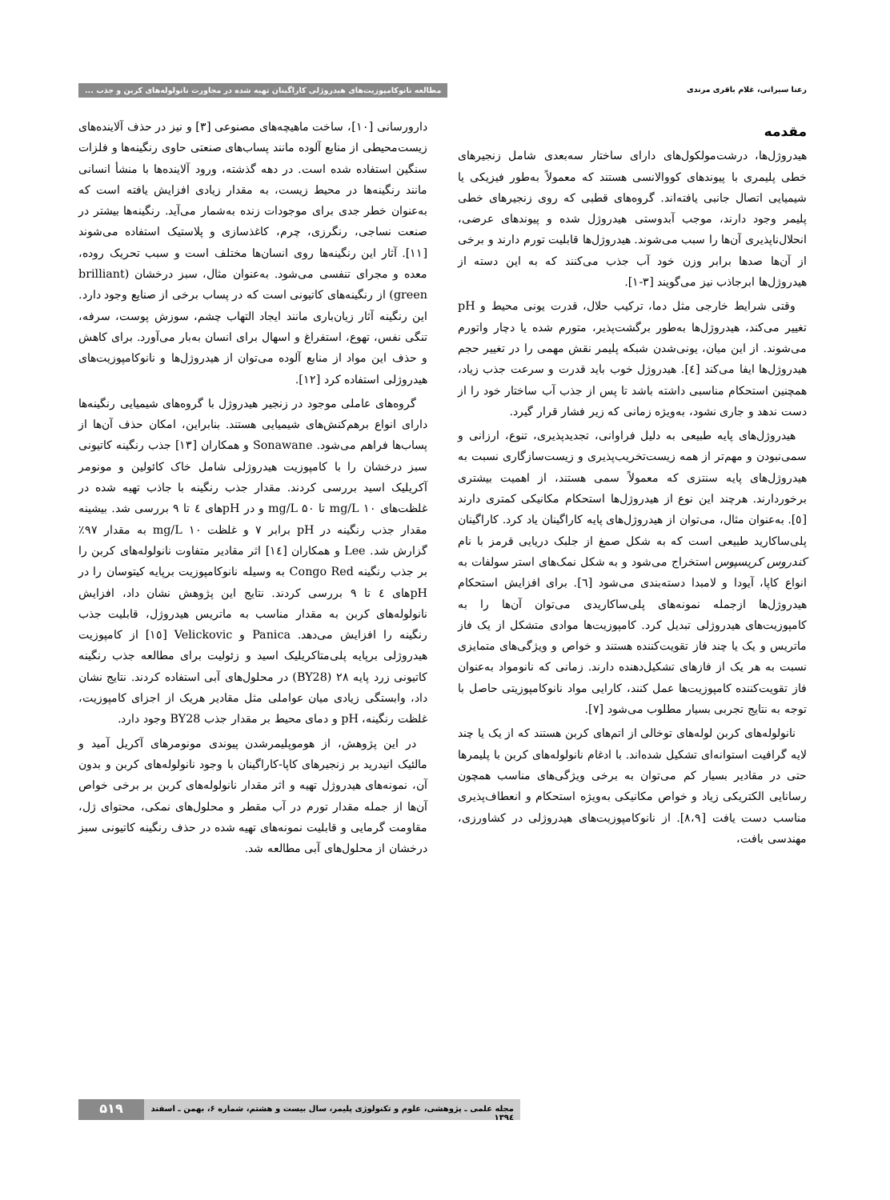رعنا سیرانی، غلام باقری مرندی مطالعه نانوکامپوزیت‌های هیدروژلی کاراگینان تهیه شده در مجاورت نانولوله‌های کربن و جذب ...
مقدمه
هیدروژل‌ها، درشت‌مولکول‌های دارای ساختار سه‌بعدی شامل زنجیرهای خطی پلیمری با پیوندهای کووالانسی هستند که معمولاً به‌طور فیزیکی یا شیمیایی اتصال جانبی یافته‌اند. گروه‌های قطبی که روی زنجیرهای خطی پلیمر وجود دارند، موجب آبدوستی هیدروژل شده و پیوندهای عرضی، انحلال‌ناپذیری آن‌ها را سبب می‌شوند. هیدروژل‌ها قابلیت تورم دارند و برخی از آن‌ها صدها برابر وزن خود آب جذب می‌کنند که به این دسته از هیدروژل‌ها ابرجاذب نیز می‌گویند [۳-۱].
وقتی شرایط خارجی مثل دما، ترکیب حلال، قدرت یونی محیط و pH تغییر می‌کند، هیدروژل‌ها به‌طور برگشت‌پذیر، متورم شده یا دچار واتورم می‌شوند. از این میان، یونی‌شدن شبکه پلیمر نقش مهمی را در تغییر حجم هیدروژل‌ها ایفا می‌کند [٤]. هیدروژل خوب باید قدرت و سرعت جذب زیاد، همچنین استحکام مناسبی داشته باشد تا پس از جذب آب ساختار خود را از دست ندهد و جاری نشود، به‌ویژه زمانی که زیر فشار قرار گیرد.
هیدروژل‌های پایه طبیعی به دلیل فراوانی، تجدیدپذیری، تنوع، ارزانی و سمی‌نبودن و مهم‌تر از همه زیست‌تخریب‌پذیری و زیست‌سازگاری نسبت به هیدروژل‌های پایه سنتزی که معمولاً سمی هستند، از اهمیت بیشتری برخوردارند. هرچند این نوع از هیدروژل‌ها استحکام مکانیکی کمتری دارند [٥]. به‌عنوان مثال، می‌توان از هیدروژل‌های پایه کاراگینان یاد کرد. کاراگینان پلی‌ساکارید طبیعی است که به شکل صمغ از جلبک دریایی قرمز با نام کندروس کریسپوس استخراج می‌شود و به شکل نمک‌های استر سولفات به انواع کاپا، آیودا و لامبدا دسته‌بندی می‌شود [٦]. برای افزایش استحکام هیدروژل‌ها ازجمله نمونه‌های پلی‌ساکاریدی می‌توان آن‌ها را به کامپوزیت‌های هیدروژلی تبدیل کرد. کامپوزیت‌ها موادی متشکل از یک فاز ماتریس و یک یا چند فاز تقویت‌کننده هستند و خواص و ویژگی‌های متمایزی نسبت به هر یک از فازهای تشکیل‌دهنده دارند. زمانی که نانومواد به‌عنوان فاز تقویت‌کننده کامپوزیت‌ها عمل کنند، کارایی مواد نانوکامپوزیتی حاصل با توجه به نتایج تجربی بسیار مطلوب می‌شود [۷].
نانولوله‌های کربن لوله‌های توخالی از اتم‌های کربن هستند که از یک یا چند لایه گرافیت استوانه‌ای تشکیل شده‌اند. با ادغام نانولوله‌های کربن با پلیمرها حتی در مقادیر بسیار کم می‌توان به برخی ویژگی‌های مناسب همچون رسانایی الکتریکی زیاد و خواص مکانیکی به‌ویژه استحکام و انعطاف‌پذیری مناسب دست یافت [۸،۹]. از نانوکامپوزیت‌های هیدروژلی در کشاورزی، مهندسی بافت،
دارورسانی [۱۰]، ساخت ماهیچه‌های مصنوعی [۳] و نیز در حذف آلاینده‌های زیست‌محیطی از منابع آلوده مانند پساب‌های صنعتی حاوی رنگینه‌ها و فلزات سنگین استفاده شده است. در دهه گذشته، ورود آلاینده‌ها با منشأ انسانی مانند رنگینه‌ها در محیط زیست، به مقدار زیادی افزایش یافته است که به‌عنوان خطر جدی برای موجودات زنده به‌شمار می‌آید. رنگینه‌ها بیشتر در صنعت نساجی، رنگرزی، چرم، کاغذسازی و پلاستیک استفاده می‌شوند [۱۱]. آثار این رنگینه‌ها روی انسان‌ها مختلف است و سبب تحریک روده، معده و مجرای تنفسی می‌شود. به‌عنوان مثال، سبز درخشان (brilliant green) از رنگینه‌های کاتیونی است که در پساب برخی از صنایع وجود دارد. این رنگینه آثار زیان‌باری مانند ایجاد التهاب چشم، سوزش پوست، سرفه، تنگی نفس، تهوع، استفراغ و اسهال برای انسان به‌بار می‌آورد. برای کاهش و حذف این مواد از منابع آلوده می‌توان از هیدروژل‌ها و نانوکامپوزیت‌های هیدروژلی استفاده کرد [۱۲].
گروه‌های عاملی موجود در زنجیر هیدروژل با گروه‌های شیمیایی رنگینه‌ها دارای انواع برهم‌کنش‌های شیمیایی هستند. بنابراین، امکان حذف آن‌ها از پساب‌ها فراهم می‌شود. Sonawane و همکاران [۱۳] جذب رنگینه کاتیونی سبز درخشان را با کامپوزیت هیدروژلی شامل خاک کائولین و مونومر آکریلیک اسید بررسی کردند. مقدار جذب رنگینه با جاذب تهیه شده در غلظت‌های ۱۰ mg/L تا ۵۰ mg/L و در pHهای ٤ تا ۹ بررسی شد. بیشینه مقدار جذب رنگینه در pH برابر ۷ و غلظت ۱۰ mg/L به مقدار ۹۷٪ گزارش شد. Lee و همکاران [۱٤] اثر مقادیر متفاوت نانولوله‌های کربن را بر جذب رنگینه Congo Red به وسیله نانوکامپوزیت برپایه کیتوسان را در pHهای ٤ تا ۹ بررسی کردند. نتایج این پژوهش نشان داد، افزایش نانولوله‌های کربن به مقدار مناسب به ماتریس هیدروژل، قابلیت جذب رنگینه را افزایش می‌دهد. Panica و Velickovic [۱٥] از کامپوزیت هیدروژلی برپایه پلی‌متاکریلیک اسید و زئولیت برای مطالعه جذب رنگینه کاتیونی زرد پایه ۲۸ (BY28) در محلول‌های آبی استفاده کردند. نتایج نشان داد، وابستگی زیادی میان عواملی مثل مقادیر هریک از اجزای کامپوزیت، غلظت رنگینه، pH و دمای محیط بر مقدار جذب BY28 وجود دارد.
در این پژوهش، از هوموپلیمرشدن پیوندی مونومرهای آکریل آمید و مالئیک انیدرید بر زنجیرهای کاپا-کاراگینان با وجود نانولوله‌های کربن و بدون آن، نمونه‌های هیدروژل تهیه و اثر مقدار نانولوله‌های کربن بر برخی خواص آن‌ها از جمله مقدار تورم در آب مقطر و محلول‌های نمکی، محتوای ژل، مقاومت گرمایی و قابلیت نمونه‌های تهیه شده در حذف رنگینه کاتیونی سبز درخشان از محلول‌های آبی مطالعه شد.
مجله علمی ـ پژوهشی، علوم و تکنولوژی پلیمر، سال بیست و هشتم، شماره ۶، بهمن ـ اسفند ۱۳۹٤
۵۱۹